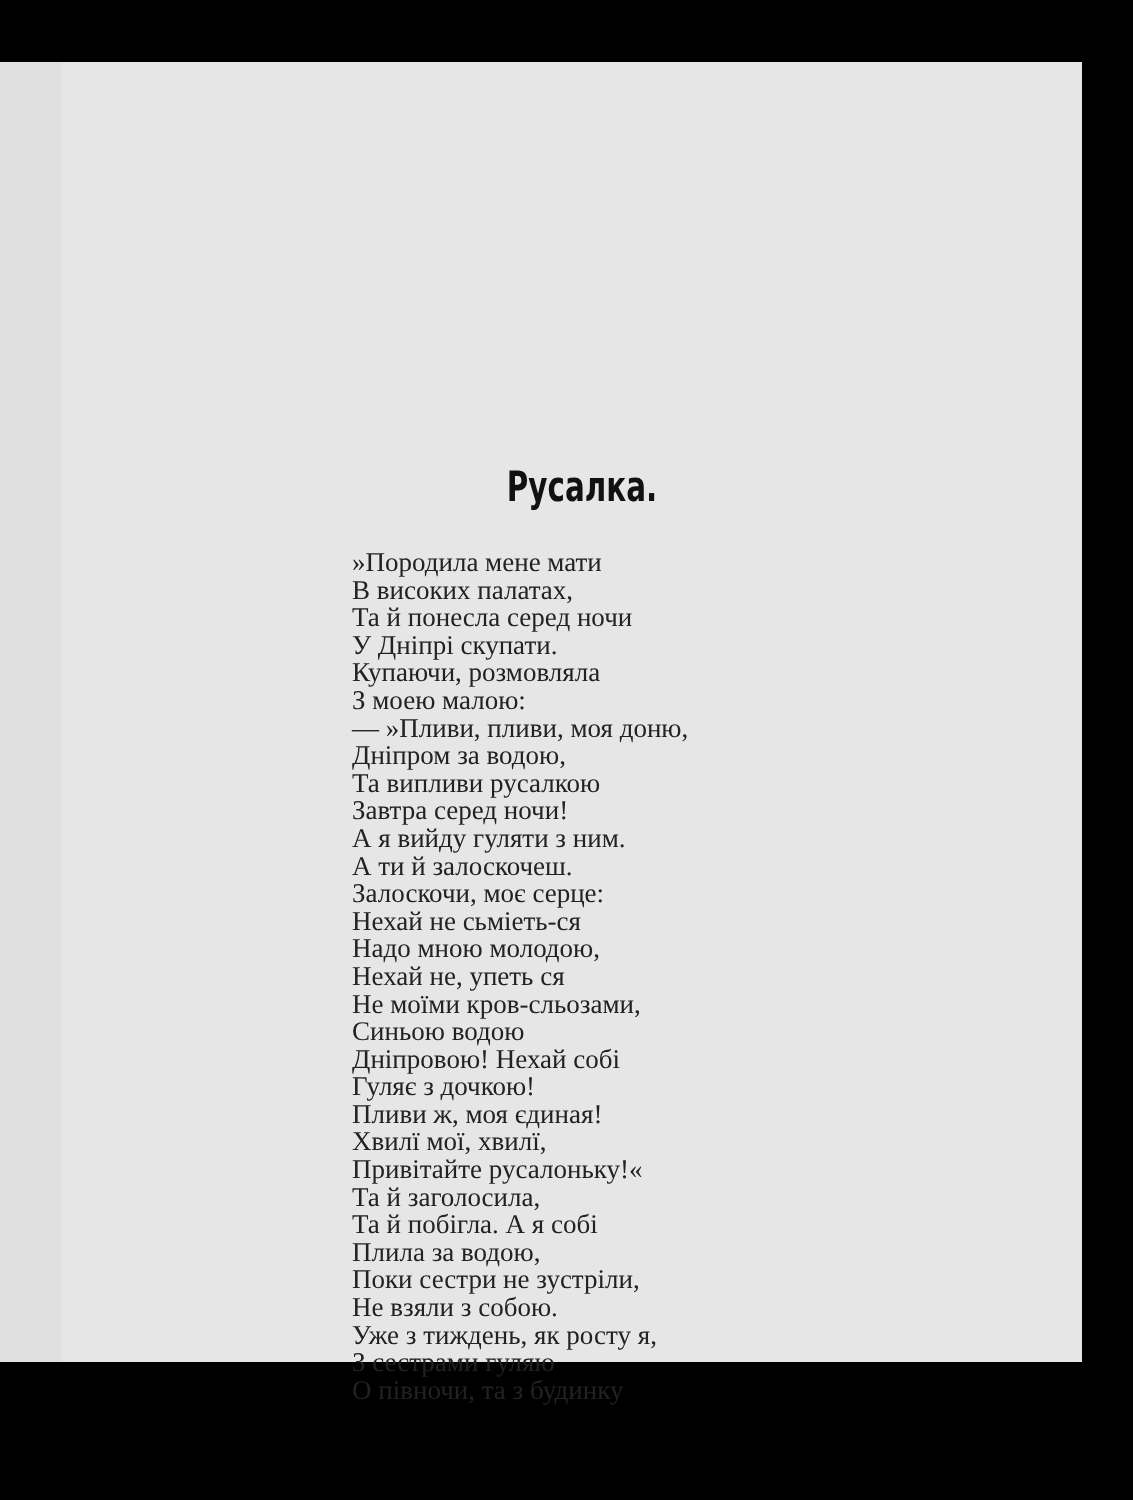Русалка.
»Породила мене мати
В високих палатах,
Та й понесла серед ночи
У Дніпрі скупати.
Купаючи, розмовляла
З моею малою:
— »Пливи, пливи, моя доню,
Дніпром за водою,
Та випливи русалкою
Завтра серед ночи!
А я вийду гуляти з ним.
А ти й залоскочеш.
Залоскочи, моє серце:
Нехай не сьміеть-ся
Надо мною молодою,
Нехай не, упеть ся
Не моїми кров-сльозами,
Синьою водою
Дніпровою! Нехай собі
Гуляє з дочкою!
Пливи ж, моя єдиная!
Хвилї мої, хвилї,
Привітайте русалоньку!«
Та й заголосила,
Та й побігла. А я собі
Плила за водою,
Поки сестри не зустріли,
Не взяли з собою.
Уже з тиждень, як росту я,
З сестрами гуляю
О півночи, та з будинку